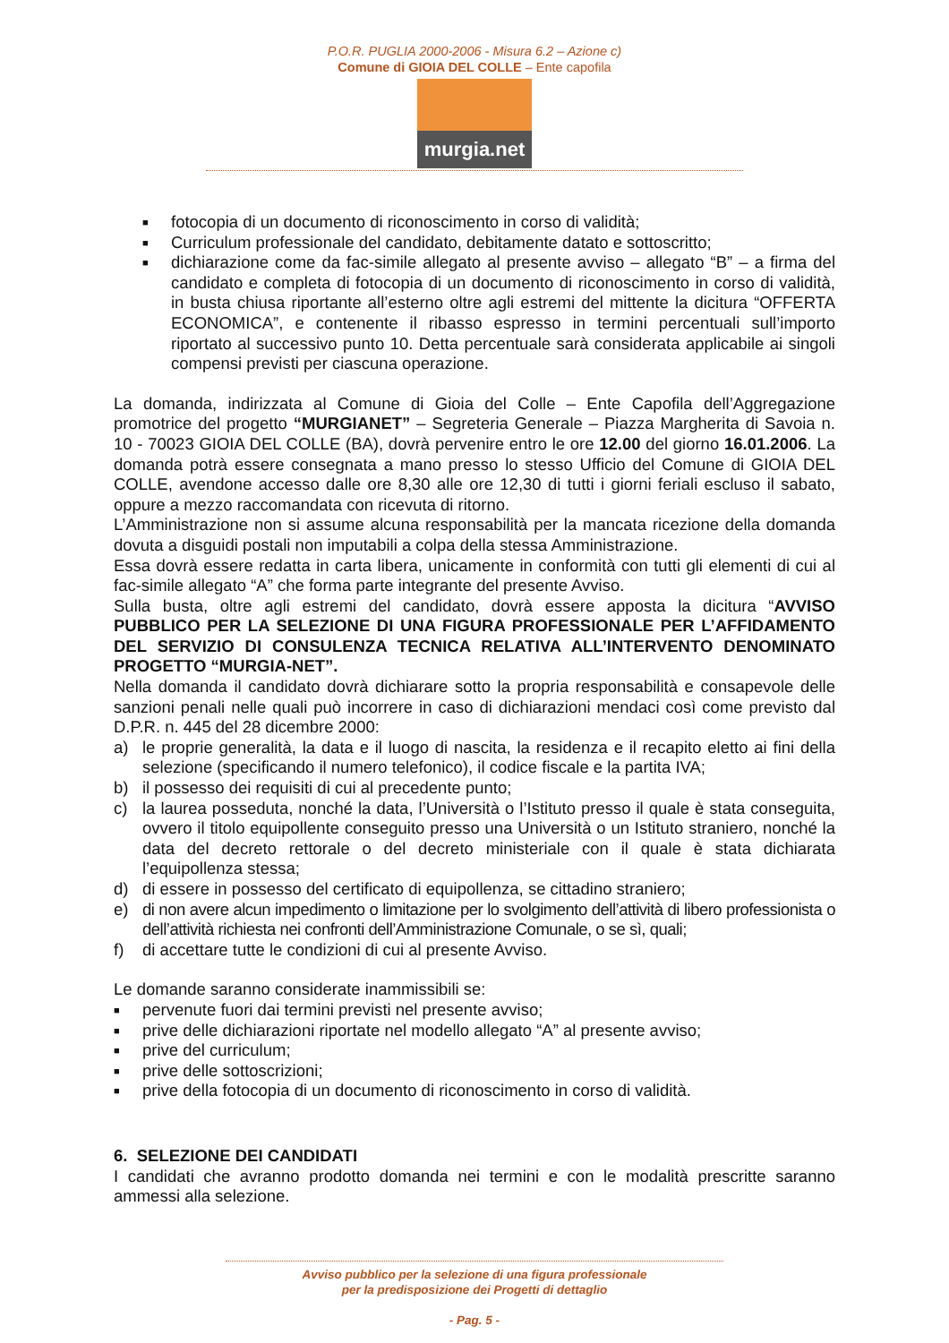P.O.R. PUGLIA 2000-2006 - Misura 6.2 – Azione c)
Comune di GIOIA DEL COLLE – Ente capofila
murgia.net
■ fotocopia di un documento di riconoscimento in corso di validità;
■ Curriculum professionale del candidato, debitamente datato e sottoscritto;
■ dichiarazione come da fac-simile allegato al presente avviso – allegato “B” – a firma del candidato e completa di fotocopia di un documento di riconoscimento in corso di validità, in busta chiusa riportante all’esterno oltre agli estremi del mittente la dicitura “OFFERTA ECONOMICA”, e contenente il ribasso espresso in termini percentuali sull’importo riportato al successivo punto 10. Detta percentuale sarà considerata applicabile ai singoli compensi previsti per ciascuna operazione.
La domanda, indirizzata al Comune di Gioia del Colle – Ente Capofila dell’Aggregazione promotrice del progetto “MURGIANET” – Segreteria Generale – Piazza Margherita di Savoia n. 10 - 70023 GIOIA DEL COLLE (BA), dovrà pervenire entro le ore 12.00 del giorno 16.01.2006. La domanda potrà essere consegnata a mano presso lo stesso Ufficio del Comune di GIOIA DEL COLLE, avendone accesso dalle ore 8,30 alle ore 12,30 di tutti i giorni feriali escluso il sabato, oppure a mezzo raccomandata con ricevuta di ritorno.
L’Amministrazione non si assume alcuna responsabilità per la mancata ricezione della domanda dovuta a disguidi postali non imputabili a colpa della stessa Amministrazione.
Essa dovrà essere redatta in carta libera, unicamente in conformità con tutti gli elementi di cui al fac-simile allegato “A” che forma parte integrante del presente Avviso.
Sulla busta, oltre agli estremi del candidato, dovrà essere apposta la dicitura “AVVISO PUBBLICO PER LA SELEZIONE DI UNA FIGURA PROFESSIONALE PER L’AFFIDAMENTO DEL SERVIZIO DI CONSULENZA TECNICA RELATIVA ALL’INTERVENTO DENOMINATO PROGETTO “MURGIA-NET”.
Nella domanda il candidato dovrà dichiarare sotto la propria responsabilità e consapevole delle sanzioni penali nelle quali può incorrere in caso di dichiarazioni mendaci così come previsto dal D.P.R. n. 445 del 28 dicembre 2000:
a) le proprie generalità, la data e il luogo di nascita, la residenza e il recapito eletto ai fini della selezione (specificando il numero telefonico), il codice fiscale e la partita IVA;
b) il possesso dei requisiti di cui al precedente punto;
c) la laurea posseduta, nonché la data, l’Università o l’Istituto presso il quale è stata conseguita, ovvero il titolo equipollente conseguito presso una Università o un Istituto straniero, nonché la data del decreto rettorale o del decreto ministeriale con il quale è stata dichiarata l’equipollenza stessa;
d) di essere in possesso del certificato di equipollenza, se cittadino straniero;
e) di non avere alcun impedimento o limitazione per lo svolgimento dell’attività di libero professionista o dell’attività richiesta nei confronti dell’Amministrazione Comunale, o se sì, quali;
f) di accettare tutte le condizioni di cui al presente Avviso.
Le domande saranno considerate inammissibili se:
■ pervenute fuori dai termini previsti nel presente avviso;
■ prive delle dichiarazioni riportate nel modello allegato “A” al presente avviso;
■ prive del curriculum;
■ prive delle sottoscrizioni;
■ prive della fotocopia di un documento di riconoscimento in corso di validità.
6. SELEZIONE DEI CANDIDATI
I candidati che avranno prodotto domanda nei termini e con le modalità prescritte saranno ammessi alla selezione.
Avviso pubblico per la selezione di una figura professionale
per la predisposizione dei Progetti di dettaglio
- Pag. 5 -